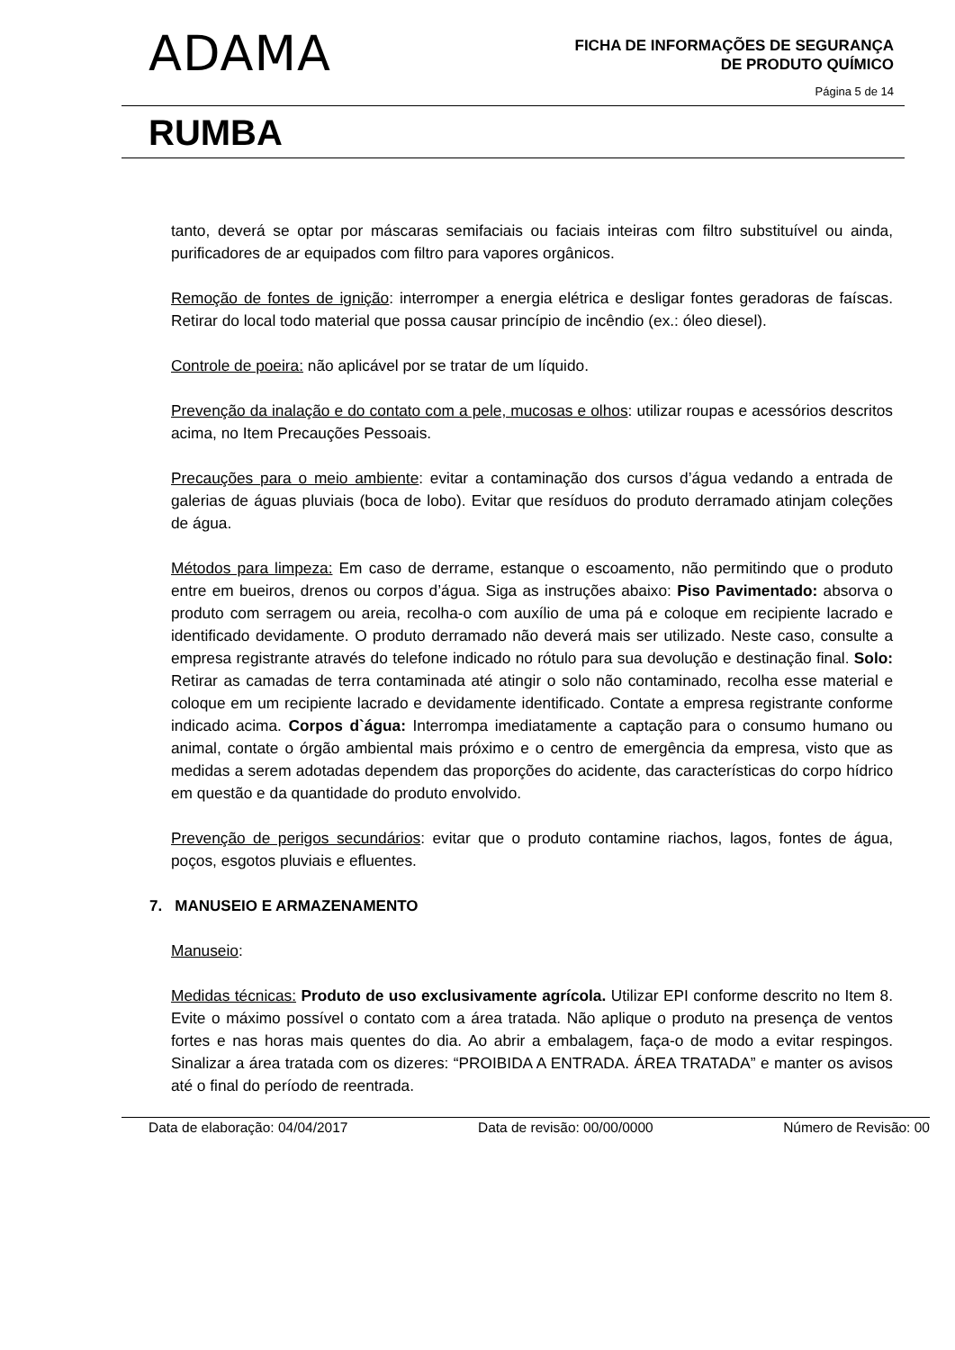ADAMA
FICHA DE INFORMAÇÕES DE SEGURANÇA
DE PRODUTO QUÍMICO
Página 5 de 14
RUMBA
tanto, deverá se optar por máscaras semifaciais ou faciais inteiras com filtro substituível ou ainda, purificadores de ar equipados com filtro para vapores orgânicos.
Remoção de fontes de ignição: interromper a energia elétrica e desligar fontes geradoras de faíscas. Retirar do local todo material que possa causar princípio de incêndio (ex.: óleo diesel).
Controle de poeira: não aplicável por se tratar de um líquido.
Prevenção da inalação e do contato com a pele, mucosas e olhos: utilizar roupas e acessórios descritos acima, no Item Precauções Pessoais.
Precauções para o meio ambiente: evitar a contaminação dos cursos d’água vedando a entrada de galerias de águas pluviais (boca de lobo). Evitar que resíduos do produto derramado atinjam coleções de água.
Métodos para limpeza: Em caso de derrame, estanque o escoamento, não permitindo que o produto entre em bueiros, drenos ou corpos d’água. Siga as instruções abaixo: Piso Pavimentado: absorva o produto com serragem ou areia, recolha-o com auxílio de uma pá e coloque em recipiente lacrado e identificado devidamente. O produto derramado não deverá mais ser utilizado. Neste caso, consulte a empresa registrante através do telefone indicado no rótulo para sua devolução e destinação final. Solo: Retirar as camadas de terra contaminada até atingir o solo não contaminado, recolha esse material e coloque em um recipiente lacrado e devidamente identificado. Contate a empresa registrante conforme indicado acima. Corpos d`água: Interrompa imediatamente a captação para o consumo humano ou animal, contate o órgão ambiental mais próximo e o centro de emergência da empresa, visto que as medidas a serem adotadas dependem das proporções do acidente, das características do corpo hídrico em questão e da quantidade do produto envolvido.
Prevenção de perigos secundários: evitar que o produto contamine riachos, lagos, fontes de água, poços, esgotos pluviais e efluentes.
7. MANUSEIO E ARMAZENAMENTO
Manuseio:
Medidas técnicas: Produto de uso exclusivamente agrícola. Utilizar EPI conforme descrito no Item 8. Evite o máximo possível o contato com a área tratada. Não aplique o produto na presença de ventos fortes e nas horas mais quentes do dia. Ao abrir a embalagem, faça-o de modo a evitar respingos. Sinalizar a área tratada com os dizeres: “PROIBIDA A ENTRADA. ÁREA TRATADA” e manter os avisos até o final do período de reentrada.
Data de elaboração: 04/04/2017 Data de revisão: 00/00/0000 Número de Revisão: 00